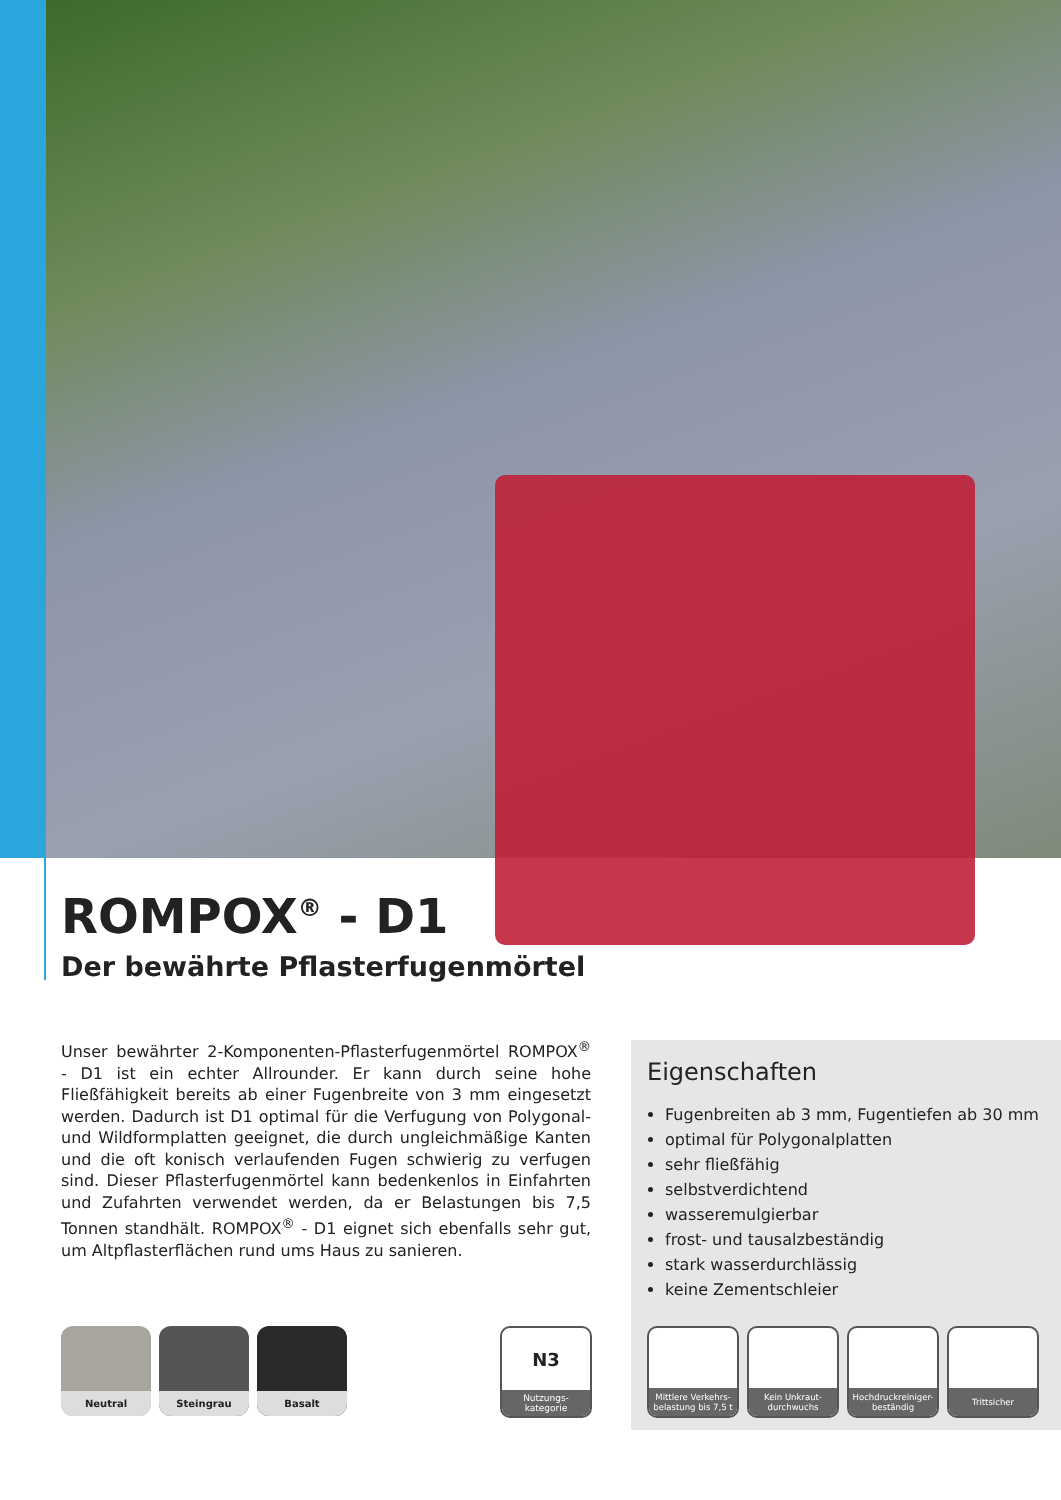ROMPOX<sup>®</sup> - D1
Der bewährte Pflasterfugenmörtel
Unser bewährter 2-Komponenten-Pflasterfugenmörtel ROMPOX<sup>®</sup> - D1 ist ein echter Allrounder. Er kann durch seine hohe Fließfähigkeit bereits ab einer Fugenbreite von 3 mm eingesetzt werden. Dadurch ist D1 optimal für die Verfugung von Polygonal- und Wildformplatten geeignet, die durch ungleichmäßige Kanten und die oft konisch verlaufenden Fugen schwierig zu verfugen sind. Dieser Pflasterfugenmörtel kann bedenkenlos in Einfahrten und Zufahrten verwendet werden, da er Belastungen bis 7,5 Tonnen standhält. ROMPOX<sup>®</sup> - D1 eignet sich ebenfalls sehr gut, um Altpflasterflächen rund ums Haus zu sanieren.
Eigenschaften
Fugenbreiten ab 3 mm, Fugentiefen ab 30 mm
optimal für Polygonalplatten
sehr fließfähig
selbstverdichtend
wasseremulgierbar
frost- und tausalzbeständig
stark wasserdurchlässig
keine Zementschleier
Mittlere Verkehrs-
belastung bis 7,5 t
Kein Unkraut-
durchwuchs
Hochdruckreiniger-
beständig
Trittsicher
Neutral Steingrau Basalt
N3
Nutzungs-
kategorie